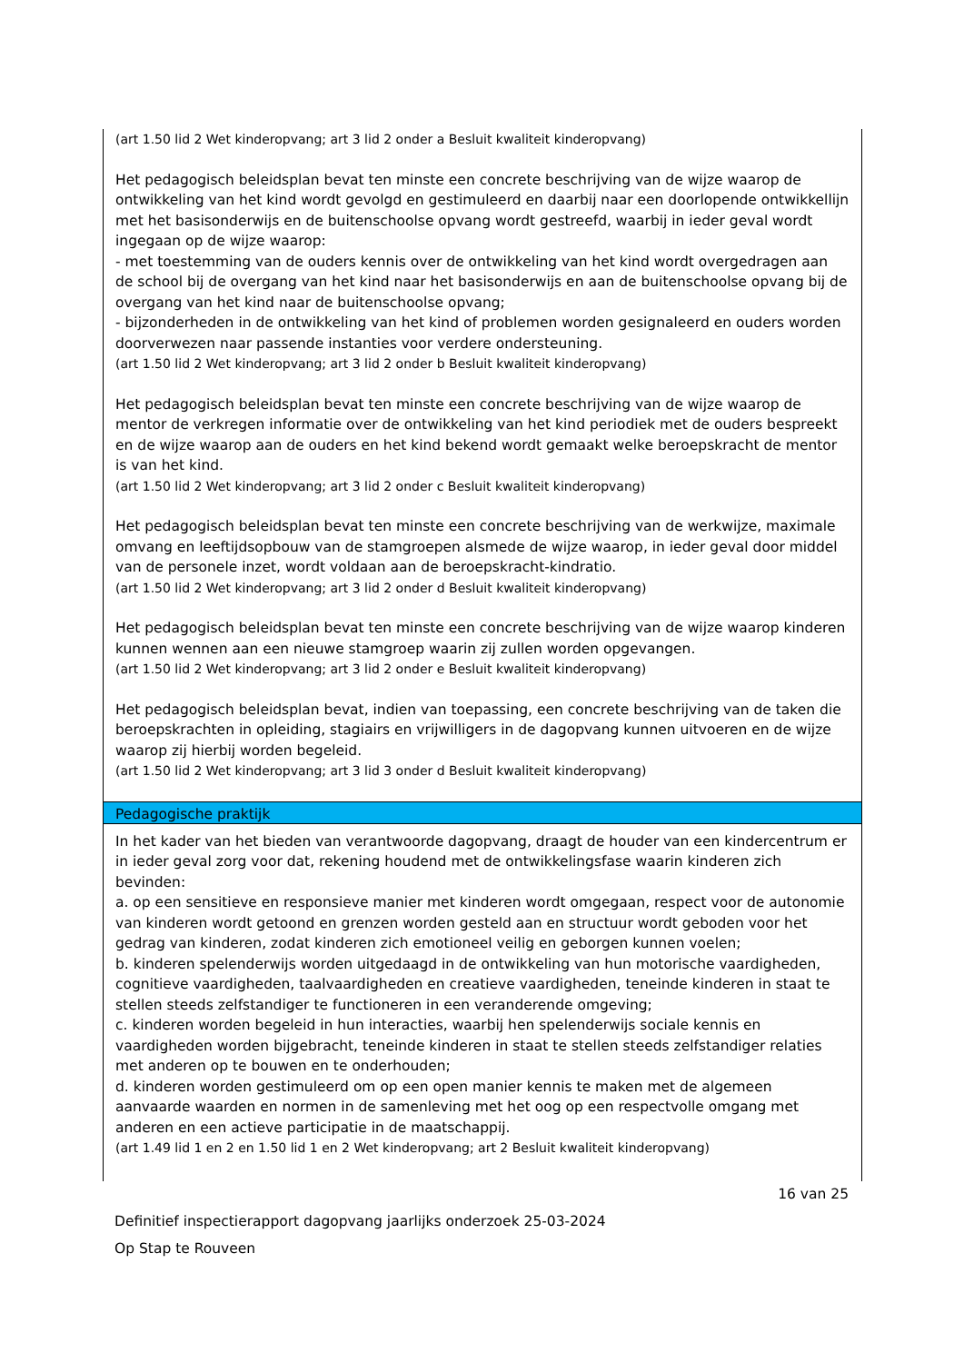(art 1.50 lid 2 Wet kinderopvang; art 3 lid 2 onder a Besluit kwaliteit kinderopvang)
Het pedagogisch beleidsplan bevat ten minste een concrete beschrijving van de wijze waarop de ontwikkeling van het kind wordt gevolgd en gestimuleerd en daarbij naar een doorlopende ontwikkellijn met het basisonderwijs en de buitenschoolse opvang wordt gestreefd, waarbij in ieder geval wordt ingegaan op de wijze waarop:
- met toestemming van de ouders kennis over de ontwikkeling van het kind wordt overgedragen aan de school bij de overgang van het kind naar het basisonderwijs en aan de buitenschoolse opvang bij de overgang van het kind naar de buitenschoolse opvang;
- bijzonderheden in de ontwikkeling van het kind of problemen worden gesignaleerd en ouders worden doorverwezen naar passende instanties voor verdere ondersteuning.
(art 1.50 lid 2 Wet kinderopvang; art 3 lid 2 onder b Besluit kwaliteit kinderopvang)
Het pedagogisch beleidsplan bevat ten minste een concrete beschrijving van de wijze waarop de mentor de verkregen informatie over de ontwikkeling van het kind periodiek met de ouders bespreekt en de wijze waarop aan de ouders en het kind bekend wordt gemaakt welke beroepskracht de mentor is van het kind.
(art 1.50 lid 2 Wet kinderopvang; art 3 lid 2 onder c Besluit kwaliteit kinderopvang)
Het pedagogisch beleidsplan bevat ten minste een concrete beschrijving van de werkwijze, maximale omvang en leeftijdsopbouw van de stamgroepen alsmede de wijze waarop, in ieder geval door middel van de personele inzet, wordt voldaan aan de beroepskracht-kindratio.
(art 1.50 lid 2 Wet kinderopvang; art 3 lid 2 onder d Besluit kwaliteit kinderopvang)
Het pedagogisch beleidsplan bevat ten minste een concrete beschrijving van de wijze waarop kinderen kunnen wennen aan een nieuwe stamgroep waarin zij zullen worden opgevangen.
(art 1.50 lid 2 Wet kinderopvang; art 3 lid 2 onder e Besluit kwaliteit kinderopvang)
Het pedagogisch beleidsplan bevat, indien van toepassing, een concrete beschrijving van de taken die beroepskrachten in opleiding, stagiairs en vrijwilligers in de dagopvang kunnen uitvoeren en de wijze waarop zij hierbij worden begeleid.
(art 1.50 lid 2 Wet kinderopvang; art 3 lid 3 onder d Besluit kwaliteit kinderopvang)
Pedagogische praktijk
In het kader van het bieden van verantwoorde dagopvang, draagt de houder van een kindercentrum er in ieder geval zorg voor dat, rekening houdend met de ontwikkelingsfase waarin kinderen zich bevinden:
a. op een sensitieve en responsieve manier met kinderen wordt omgegaan, respect voor de autonomie van kinderen wordt getoond en grenzen worden gesteld aan en structuur wordt geboden voor het gedrag van kinderen, zodat kinderen zich emotioneel veilig en geborgen kunnen voelen;
b. kinderen spelenderwijs worden uitgedaagd in de ontwikkeling van hun motorische vaardigheden, cognitieve vaardigheden, taalvaardigheden en creatieve vaardigheden, teneinde kinderen in staat te stellen steeds zelfstandiger te functioneren in een veranderende omgeving;
c. kinderen worden begeleid in hun interacties, waarbij hen spelenderwijs sociale kennis en vaardigheden worden bijgebracht, teneinde kinderen in staat te stellen steeds zelfstandiger relaties met anderen op te bouwen en te onderhouden;
d. kinderen worden gestimuleerd om op een open manier kennis te maken met de algemeen aanvaarde waarden en normen in de samenleving met het oog op een respectvolle omgang met anderen en een actieve participatie in de maatschappij.
(art 1.49 lid 1 en 2 en 1.50 lid 1 en 2 Wet kinderopvang; art 2 Besluit kwaliteit kinderopvang)
16 van 25
Definitief inspectierapport dagopvang jaarlijks onderzoek 25-03-2024
Op Stap te Rouveen